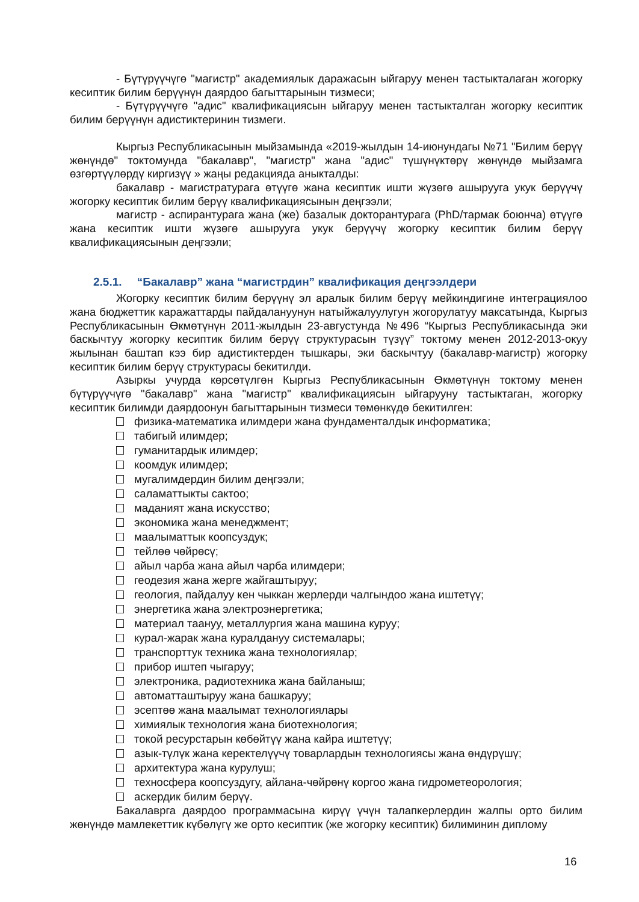- Бүтүрүүчүгө "магистр" академиялык даражасын ыйгаруу менен тастыкталаган жогорку кесиптик билим берүүнүн даярдоо багыттарынын тизмеси;
- Бүтүрүүчүгө "адис" квалификациясын ыйгаруу менен тастыкталган жогорку кесиптик билим берүүнүн адистиктеринин тизмеги.
Кыргыз Республикасынын мыйзамында «2019-жылдын 14-июнундагы №71 "Билим берүү жөнүндө" токтомунда "бакалавр", "магистр" жана "адис" түшүнүктөрү жөнүндө мыйзамга өзгөртүүлөрдү киргизүү » жаңы редакцияда аныкталды:
бакалавр - магистратурага өтүүгө жана кесиптик ишти жүзөгө ашырууга укук берүүчү жогорку кесиптик билим берүү квалификациясынын деңгээли;
магистр - аспирантурага жана (же) базалык докторантурага (PhD/тармак боюнча) өтүүгө жана кесиптик ишти жүзөгө ашырууга укук берүүчү жогорку кесиптик билим берүү квалификациясынын деңгээли;
2.5.1. “Бакалавр” жана “магистрдин” квалификация деңгээлдери
Жогорку кесиптик билим берүүнү эл аралык билим берүү мейкиндигине интеграциялоо жана бюджеттик каражаттарды пайдалануунун натыйжалуулугун жогорулатуу максатында, Кыргыз Республикасынын Өкмөтүнүн 2011-жылдын 23-августунда №496 “Кыргыз Республикасында эки баскычтуу жогорку кесиптик билим берүү структурасын түзүү” токтому менен 2012-2013-окуу жылынан баштап кээ бир адистиктерден тышкары, эки баскычтуу (бакалавр-магистр) жогорку кесиптик билим берүү структурасы бекитилди.
Азыркы учурда көрсөтүлгөн Кыргыз Республикасынын Өкмөтүнүн токтому менен бүтүрүүчүгө "бакалавр" жана "магистр" квалификациясын ыйгарууну тастыктаган, жогорку кесиптик билимди даярдоонун багыттарынын тизмеси төмөнкүдө бекитилген:
физика-математика илимдери жана фундаменталдык информатика;
табигый илимдер;
гуманитардык илимдер;
коомдук илимдер;
мугалимдердин билим деңгээли;
саламаттыкты сактоо;
маданият жана искусство;
экономика жана менеджмент;
маалыматтык коопсуздук;
тейлөө чөйрөсү;
айыл чарба жана айыл чарба илимдери;
геодезия жана жерге жайгаштыруу;
геология, пайдалуу кен чыккан жерлерди чалгындоо жана иштетүү;
энергетика жана электроэнергетика;
материал таануу, металлургия жана машина куруу;
курал-жарак жана куралдануу системалары;
транспорттук техника жана технологиялар;
прибор иштеп чыгаруу;
электроника, радиотехника жана байланыш;
автоматташтыруу жана башкаруу;
эсептөө жана маалымат технологиялары
химиялык технология жана биотехнология;
токой ресурстарын көбөйтүү жана кайра иштетүү;
азык-түлүк жана керектелүүчү товарлардын технологиясы жана өндүрүшү;
архитектура жана курулуш;
техносфера коопсуздугу, айлана-чөйрөнү коргоо жана гидрометеорология;
аскердик билим берүү.
Бакалаврга даярдоо программасына кирүү үчүн талапкерлердин жалпы орто билим жөнүндө мамлекеттик күбөлүгү же орто кесиптик (же жогорку кесиптик) билиминин диплому
16